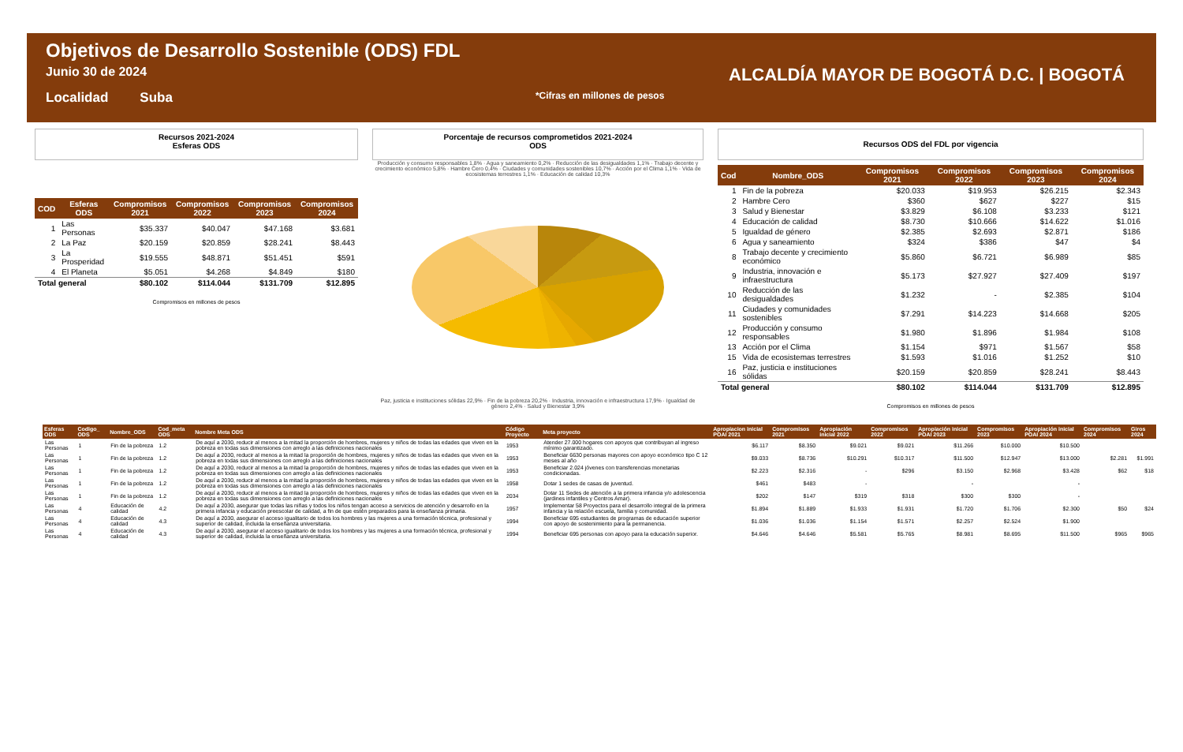Objetivos de Desarrollo Sostenible (ODS) FDL
Junio 30 de 2024
Localidad Suba *Cifras en millones de pesos
ALCALDÍA MAYOR DE BOGOTÁ D.C. | BOGOTÁ
Recursos 2021-2024
Esferas ODS
| COD | Esferas ODS | Compromisos 2021 | Compromisos 2022 | Compromisos 2023 | Compromisos 2024 |
| --- | --- | --- | --- | --- | --- |
| 1 | Las Personas | $35.337 | $40.047 | $47.168 | $3.681 |
| 2 | La Paz | $20.159 | $20.859 | $28.241 | $8.443 |
| 3 | La Prosperidad | $19.555 | $48.871 | $51.451 | $591 |
| 4 | El Planeta | $5.051 | $4.268 | $4.849 | $180 |
| Total general | | $80.102 | $114.044 | $131.709 | $12.895 |
Compromisos en millones de pesos
Porcentaje de recursos comprometidos 2021-2024
ODS
Producción y consumo responsables 1,8% · Agua y saneamiento 0,2% · Reducción de las desigualdades 1,1% · Trabajo decente y crecimiento económico 5,8% · Hambre Cero 0,4% · Ciudades y comunidades sostenibles 10,7% · Acción por el Clima 1,1% · Vida de ecosistemas terrestres 1,1% · Educación de calidad 10,3%
Paz, justicia e instituciones sólidas 22,9% · Fin de la pobreza 20,2% · Industria, innovación e infraestructura 17,9% · Igualdad de género 2,4% · Salud y Bienestar 3,9%
Recursos ODS del FDL por vigencia
| Cod | Nombre_ODS | Compromisos 2021 | Compromisos 2022 | Compromisos 2023 | Compromisos 2024 |
| --- | --- | --- | --- | --- | --- |
| 1 | Fin de la pobreza | $20.033 | $19.953 | $26.215 | $2.343 |
| 2 | Hambre Cero | $360 | $627 | $227 | $15 |
| 3 | Salud y Bienestar | $3.829 | $6.108 | $3.233 | $121 |
| 4 | Educación de calidad | $8.730 | $10.666 | $14.622 | $1.016 |
| 5 | Igualdad de género | $2.385 | $2.693 | $2.871 | $186 |
| 6 | Agua y saneamiento | $324 | $386 | $47 | $4 |
| 8 | Trabajo decente y crecimiento económico | $5.860 | $6.721 | $6.989 | $85 |
| 9 | Industria, innovación e infraestructura | $5.173 | $27.927 | $27.409 | $197 |
| 10 | Reducción de las desigualdades | $1.232 | - | $2.385 | $104 |
| 11 | Ciudades y comunidades sostenibles | $7.291 | $14.223 | $14.668 | $205 |
| 12 | Producción y consumo responsables | $1.980 | $1.896 | $1.984 | $108 |
| 13 | Acción por el Clima | $1.154 | $971 | $1.567 | $58 |
| 15 | Vida de ecosistemas terrestres | $1.593 | $1.016 | $1.252 | $10 |
| 16 | Paz, justicia e instituciones sólidas | $20.159 | $20.859 | $28.241 | $8.443 |
| Total general | | $80.102 | $114.044 | $131.709 | $12.895 |
Compromisos en millones de pesos
| Esferas ODS | Codigo_ ODS | Nombre_ODS | Cod_meta ODS | Nombre Meta ODS | Código Proyecto | Meta proyecto | Apropiacion inicial POAI 2021 | Compromisos 2021 | Apropiación inicial 2022 | Compromisos 2022 | Apropiación inicial POAI 2023 | Compromisos 2023 | Apropiación inicial POAI 2024 | Compromisos 2024 | Giros 2024 |
| --- | --- | --- | --- | --- | --- | --- | --- | --- | --- | --- | --- | --- | --- | --- | --- |
| Las Personas | 1 | Fin de la pobreza | 1.2 | De aquí a 2030, reducir al menos a la mitad la proporción de hombres, mujeres y niños de todas las edades que viven en la pobreza en todas sus dimensiones con arreglo a las definiciones nacionales | 1953 | Atender 27.000 hogares con apoyos que contribuyan al ingreso mínimo garantizado. | $6.117 | $8.350 | $9.021 | $9.021 | $11.266 | $10.000 | $10.500 | | |
| Las Personas | 1 | Fin de la pobreza | 1.2 | De aquí a 2030, reducir al menos a la mitad la proporción de hombres, mujeres y niños de todas las edades que viven en la pobreza en todas sus dimensiones con arreglo a las definiciones nacionales | 1953 | Beneficiar 6630 personas mayores con apoyo económico tipo C 12 meses al año | $9.033 | $8.736 | $10.291 | $10.317 | $11.500 | $12.947 | $13.000 | $2.281 | $1.991 |
| Las Personas | 1 | Fin de la pobreza | 1.2 | De aquí a 2030, reducir al menos a la mitad la proporción de hombres, mujeres y niños de todas las edades que viven en la pobreza en todas sus dimensiones con arreglo a las definiciones nacionales | 1953 | Beneficiar 2.024 jóvenes con transferencias monetarias condicionadas. | $2.223 | $2.316 | - | $296 | $3.150 | $2.968 | $3.428 | $62 | $18 |
| Las Personas | 1 | Fin de la pobreza | 1.2 | De aquí a 2030, reducir al menos a la mitad la proporción de hombres, mujeres y niños de todas las edades que viven en la pobreza en todas sus dimensiones con arreglo a las definiciones nacionales | 1958 | Dotar 1 sedes de casas de juventud. | $461 | $483 | - | | - | | - | | |
| Las Personas | 1 | Fin de la pobreza | 1.2 | De aquí a 2030, reducir al menos a la mitad la proporción de hombres, mujeres y niños de todas las edades que viven en la pobreza en todas sus dimensiones con arreglo a las definiciones nacionales | 2034 | Dotar 11 Sedes de atención a la primera infancia y/o adolescencia (jardines infantiles y Centros Amar). | $202 | $147 | $319 | $318 | $300 | $300 | - | | |
| Las Personas | 4 | Educación de calidad | 4.2 | De aquí a 2030, asegurar que todas las niñas y todos los niños tengan acceso a servicios de atención y desarrollo en la primera infancia y educación preescolar de calidad, a fin de que estén preparados para la enseñanza primaria. | 1957 | Implementar 58 Proyectos para el desarrollo integral de la primera infancia y la relación escuela, familia y comunidad. | $1.894 | $1.889 | $1.933 | $1.931 | $1.720 | $1.706 | $2.300 | $50 | $24 |
| Las Personas | 4 | Educación de calidad | 4.3 | De aquí a 2030, asegurar el acceso igualitario de todos los hombres y las mujeres a una formación técnica, profesional y superior de calidad, incluida la enseñanza universitaria. | 1994 | Beneficiar 695 estudiantes de programas de educación superior con apoyo de sostenimiento para la permanencia. | $1.036 | $1.036 | $1.154 | $1.571 | $2.257 | $2.524 | $1.900 | | |
| Las Personas | 4 | Educación de calidad | 4.3 | De aquí a 2030, asegurar el acceso igualitario de todos los hombres y las mujeres a una formación técnica, profesional y superior de calidad, incluida la enseñanza universitaria. | 1994 | Beneficiar 695 personas con apoyo para la educación superior. | $4.646 | $4.646 | $5.581 | $5.765 | $8.981 | $8.695 | $11.500 | $965 | $965 |